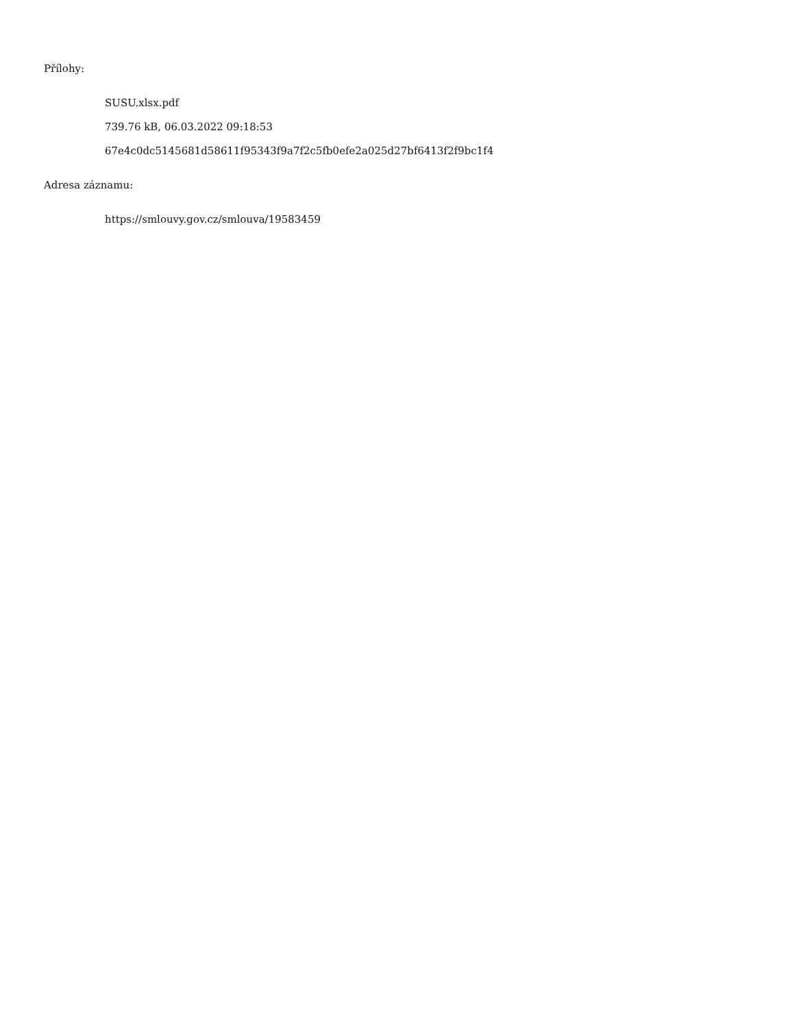Přílohy:
SUSU.xlsx.pdf
739.76 kB, 06.03.2022 09:18:53
67e4c0dc5145681d58611f95343f9a7f2c5fb0efe2a025d27bf6413f2f9bc1f4
Adresa záznamu:
https://smlouvy.gov.cz/smlouva/19583459